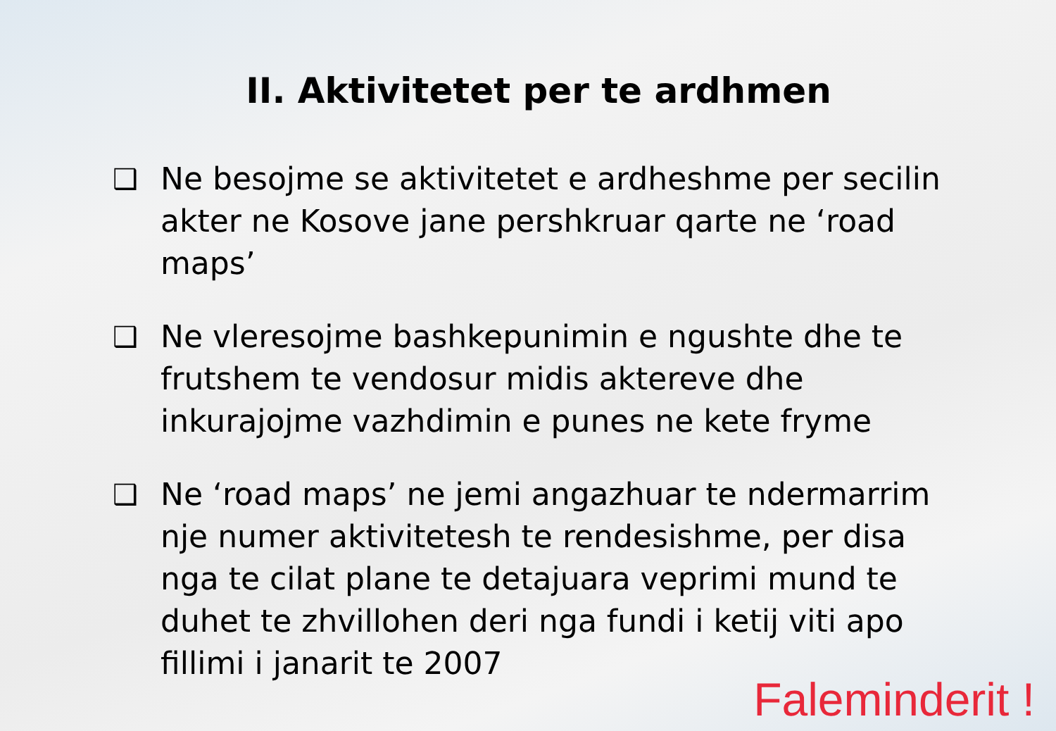II. Aktivitetet per te ardhmen
❑ Ne besojme se aktivitetet e ardheshme per secilin akter ne Kosove jane pershkruar qarte ne ‘road maps’
❑ Ne vleresojme bashkepunimin e ngushte dhe te frutshem te vendosur midis aktereve dhe inkurajojme vazhdimin e punes ne kete fryme
❑ Ne ‘road maps’ ne jemi angazhuar te ndermarrim nje numer aktivitetesh te rendesishme, per disa nga te cilat plane te detajuara veprimi mund te duhet te zhvillohen deri nga fundi i ketij viti apo fillimi i janarit te 2007
Faleminderit !